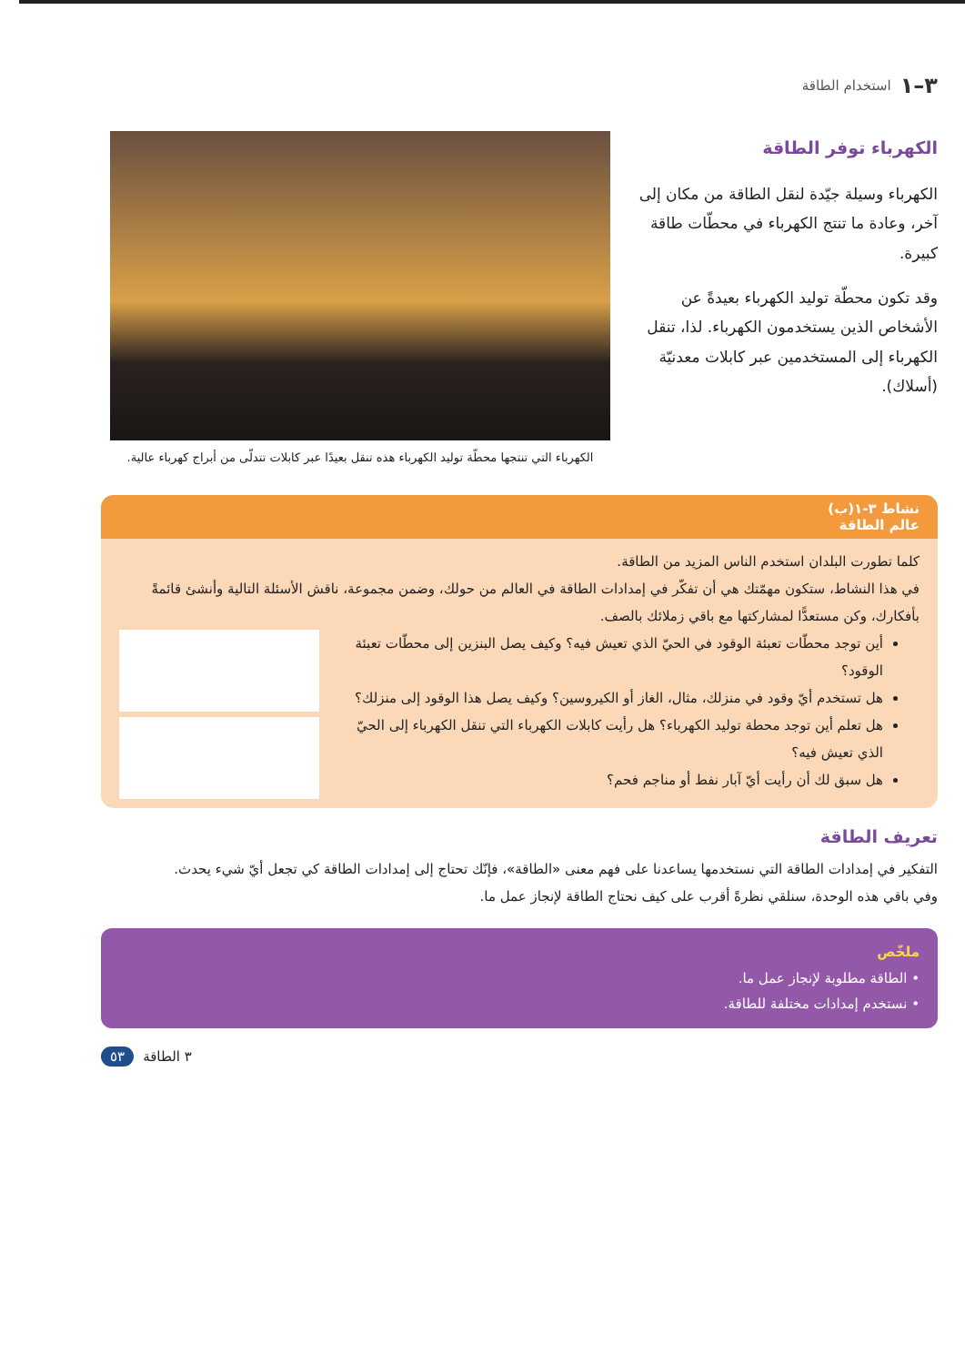٣–١ استخدام الطاقة
الكهرباء توفر الطاقة
الكهرباء وسيلة جيّدة لنقل الطاقة من مكان إلى آخر، وعادة ما تنتج الكهرباء في محطّات طاقة كبيرة.
وقد تكون محطّة توليد الكهرباء بعيدةً عن الأشخاص الذين يستخدمون الكهرباء. لذا، تنقل الكهرباء إلى المستخدمين عبر كابلات معدنيّة (أسلاك).
الكهرباء التي تنتجها محطّة توليد الكهرباء هذه تنقل بعيدًا عبر كابلات تتدلّى من أبراج كهرباء عالية.
نشاط ٣-١(ب)
عالم الطاقة
كلما تطورت البلدان استخدم الناس المزيد من الطاقة.
في هذا النشاط، ستكون مهمّتك هي أن تفكّر في إمدادات الطاقة في العالم من حولك، وضمن مجموعة، ناقش الأسئلة التالية وأنشئ قائمةً بأفكارك، وكن مستعدًّا لمشاركتها مع باقي زملائك بالصف.
أين توجد محطّات تعبئة الوقود في الحيّ الذي تعيش فيه؟ وكيف يصل البنزين إلى محطّات تعبئة الوقود؟
هل تستخدم أيّ وقود في منزلك، مثال، الغاز أو الكيروسين؟ وكيف يصل هذا الوقود إلى منزلك؟
هل تعلم أين توجد محطة توليد الكهرباء؟ هل رأيت كابلات الكهرباء التي تنقل الكهرباء إلى الحيّ الذي تعيش فيه؟
هل سبق لك أن رأيت أيّ آبار نفط أو مناجم فحم؟
تعريف الطاقة
التفكير في إمدادات الطاقة التي نستخدمها يساعدنا على فهم معنى «الطاقة»، فإنّك تحتاج إلى إمدادات الطاقة كي تجعل أيّ شيء يحدث.
وفي باقي هذه الوحدة، سنلقي نظرةً أقرب على كيف نحتاج الطاقة لإنجاز عمل ما.
ملخّص
• الطاقة مطلوبة لإنجاز عمل ما.
• نستخدم إمدادات مختلفة للطاقة.
٣ الطاقة ٥٣